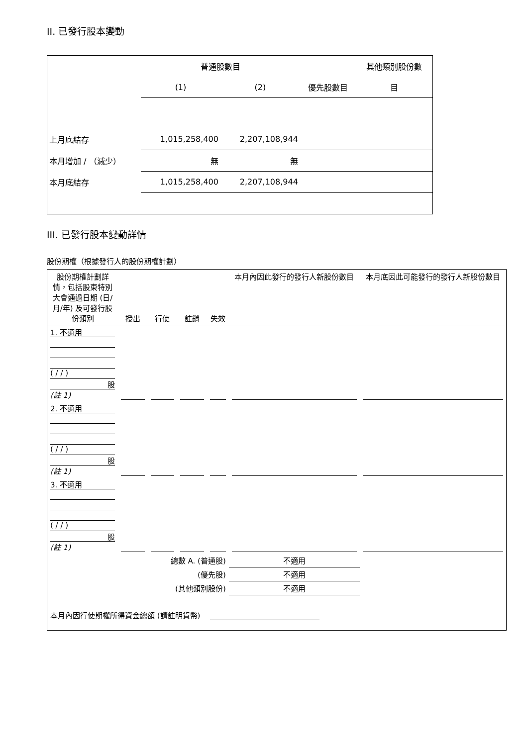II. 已發行股本變動
| | 普通股數目 | | | 其他類別股份數 |
| | (1) | (2) | 優先股數目 | 目 |
| 上月底結存 | 1,015,258,400 | 2,207,108,944 | | |
| 本月增加 / （減少） | 無 | 無 | | |
| 本月底結存 | 1,015,258,400 | 2,207,108,944 | | |
III. 已發行股本變動詳情
股份期權（根據發行人的股份期權計劃）
| 股份期權計劃詳情，包括股東特別大會通過日期 (日/月/年) 及可發行股份類別 | 授出 | 行使 | 註銷 | 失效 | 本月內因此發行的發行人新股份數目 | 本月底因此可能發行的發行人新股份數目 |
| 1. 不適用 ( / / ) 股 (註 1) | | | | | | |
| 2. 不適用 ( / / ) 股 (註 1) | | | | | | |
| 3. 不適用 ( / / ) 股 (註 1) | | | | | | |
| 總數 A. (普通股) | | | | | 不適用 | |
| (優先股) | | | | | 不適用 | |
| (其他類別股份) | | | | | 不適用 | |
| 本月內因行使期權所得資金總額 (請註明貨幣) | | | | | | |